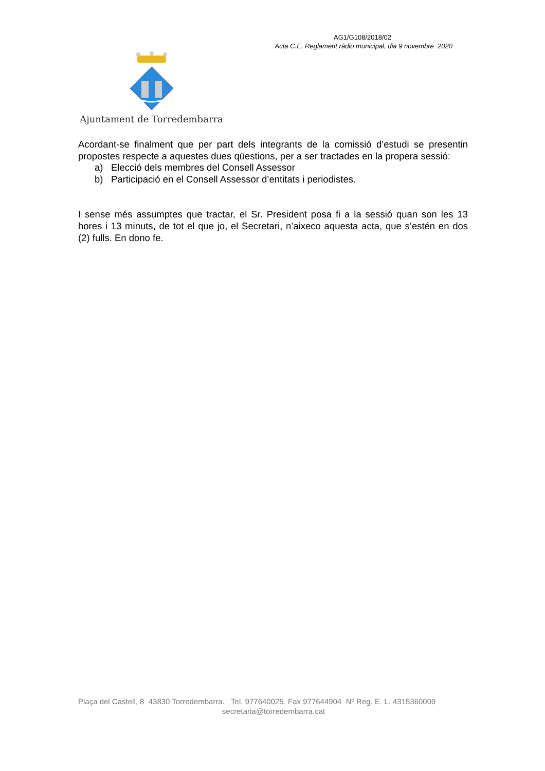AG1/G108/2018/02
Acta C.E. Reglament ràdio municipal, dia 9 novembre 2020
Ajuntament de Torredembarra
Acordant-se finalment que per part dels integrants de la comissió d’estudi se presentin propostes respecte a aquestes dues qüestions, per a ser tractades en la propera sessió:
a) Elecció dels membres del Consell Assessor
b) Participació en el Consell Assessor d’entitats i periodistes.
I sense més assumptes que tractar, el Sr. President posa fi a la sessió quan son les 13 hores i 13 minuts, de tot el que jo, el Secretari, n’aixeco aquesta acta, que s’estén en dos (2) fulls. En dono fe.
Plaça del Castell, 8 43830 Torredembarra. Tel. 977640025. Fax 977644904 Nº Reg. E. L. 4315360009
secretaria@torredembarra.cat